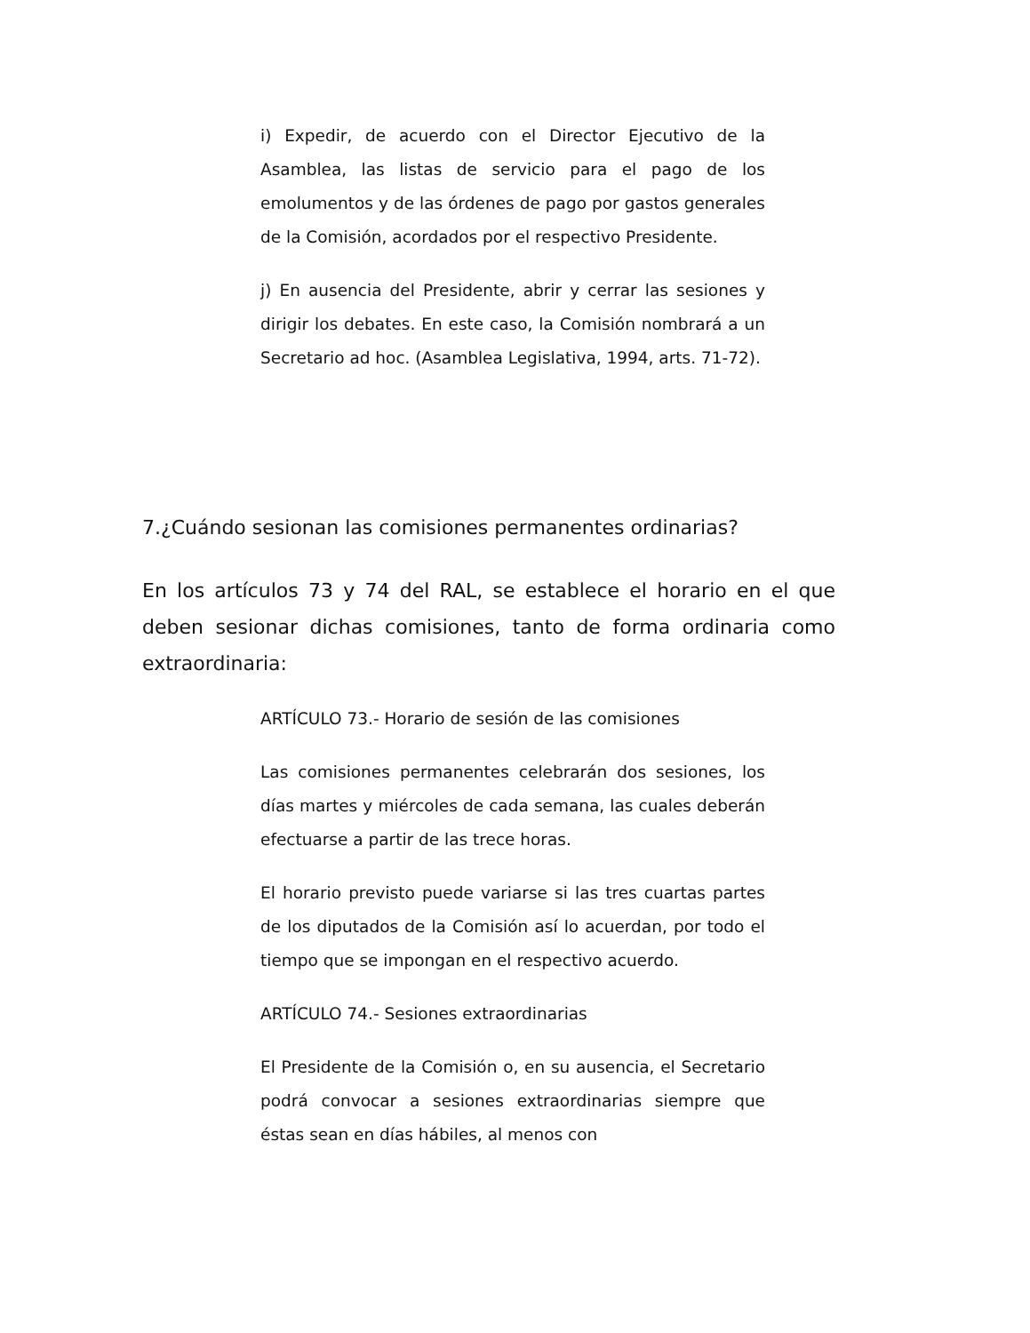i) Expedir, de acuerdo con el Director Ejecutivo de la Asamblea, las listas de servicio para el pago de los emolumentos y de las órdenes de pago por gastos generales de la Comisión, acordados por el respectivo Presidente.
j) En ausencia del Presidente, abrir y cerrar las sesiones y dirigir los debates. En este caso, la Comisión nombrará a un Secretario ad hoc. (Asamblea Legislativa, 1994, arts. 71-72).
7.¿Cuándo sesionan las comisiones permanentes ordinarias?
En los artículos 73 y 74 del RAL, se establece el horario en el que deben sesionar dichas comisiones, tanto de forma ordinaria como extraordinaria:
ARTÍCULO 73.- Horario de sesión de las comisiones
Las comisiones permanentes celebrarán dos sesiones, los días martes y miércoles de cada semana, las cuales deberán efectuarse a partir de las trece horas.
El horario previsto puede variarse si las tres cuartas partes de los diputados de la Comisión así lo acuerdan, por todo el tiempo que se impongan en el respectivo acuerdo.
ARTÍCULO 74.- Sesiones extraordinarias
El Presidente de la Comisión o, en su ausencia, el Secretario podrá convocar a sesiones extraordinarias siempre que éstas sean en días hábiles, al menos con